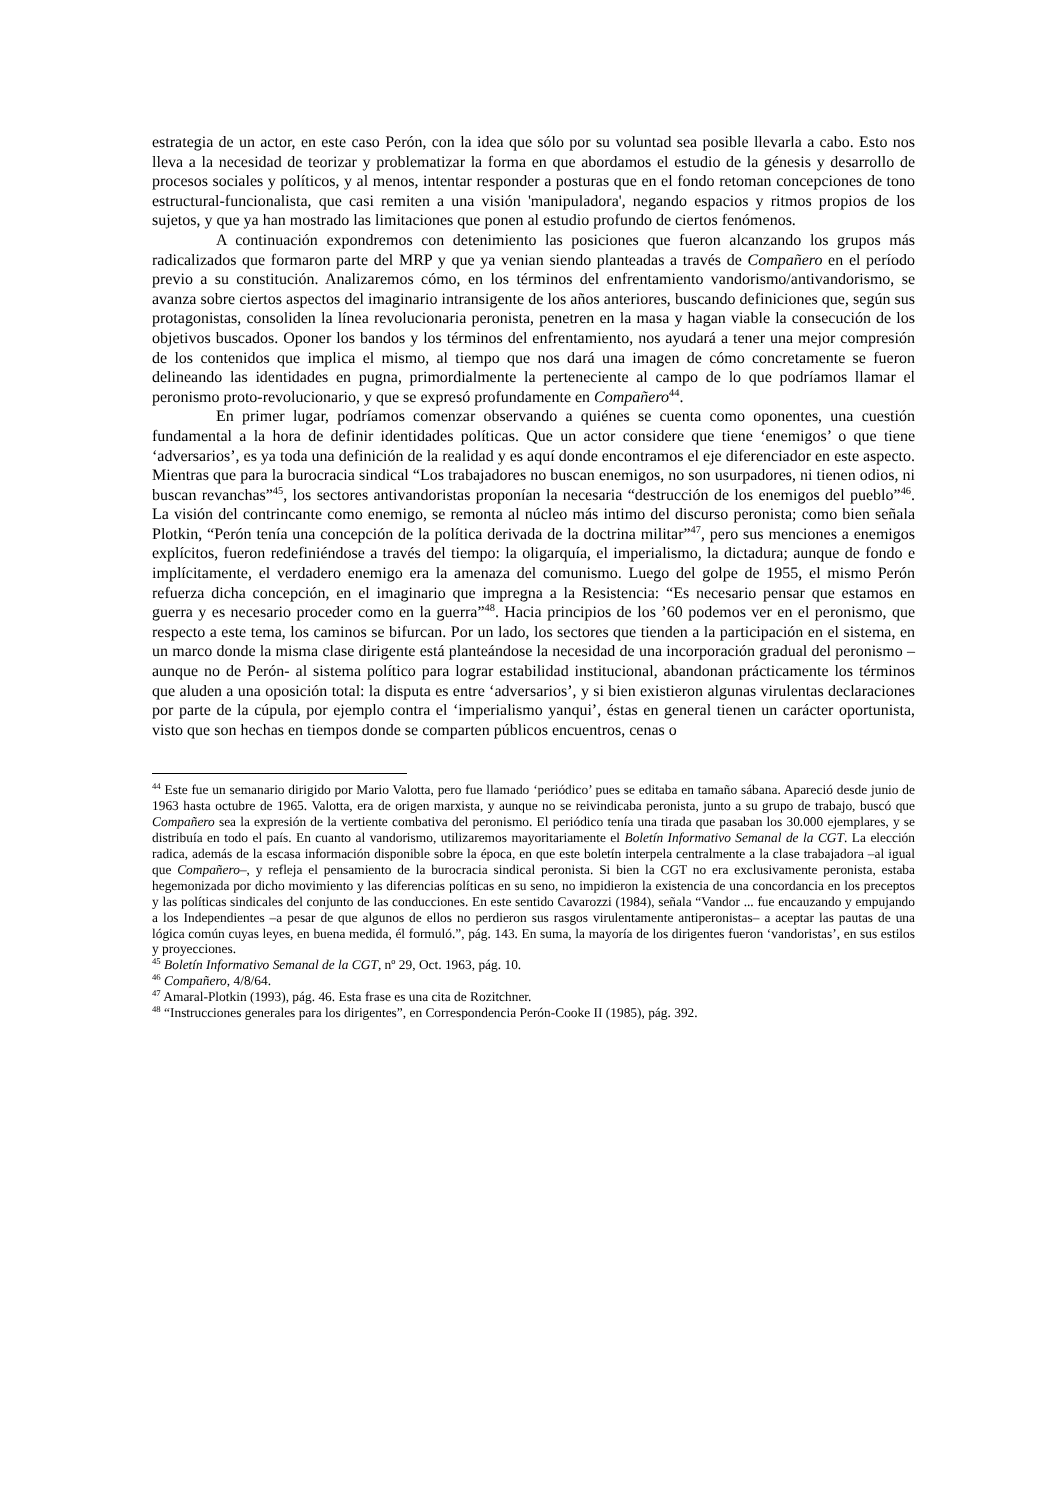estrategia de un actor, en este caso Perón, con la idea que sólo por su voluntad sea posible llevarla a cabo. Esto nos lleva a la necesidad de teorizar y problematizar la forma en que abordamos el estudio de la génesis y desarrollo de procesos sociales y políticos, y al menos, intentar responder a posturas que en el fondo retoman concepciones de tono estructural-funcionalista, que casi remiten a una visión 'manipuladora', negando espacios y ritmos propios de los sujetos, y que ya han mostrado las limitaciones que ponen al estudio profundo de ciertos fenómenos.
A continuación expondremos con detenimiento las posiciones que fueron alcanzando los grupos más radicalizados que formaron parte del MRP y que ya venian siendo planteadas a través de Compañero en el período previo a su constitución. Analizaremos cómo, en los términos del enfrentamiento vandorismo/antivandorismo, se avanza sobre ciertos aspectos del imaginario intransigente de los años anteriores, buscando definiciones que, según sus protagonistas, consoliden la línea revolucionaria peronista, penetren en la masa y hagan viable la consecución de los objetivos buscados. Oponer los bandos y los términos del enfrentamiento, nos ayudará a tener una mejor compresión de los contenidos que implica el mismo, al tiempo que nos dará una imagen de cómo concretamente se fueron delineando las identidades en pugna, primordialmente la perteneciente al campo de lo que podríamos llamar el peronismo proto-revolucionario, y que se expresó profundamente en Compañero<sup>44</sup>.
En primer lugar, podríamos comenzar observando a quiénes se cuenta como oponentes, una cuestión fundamental a la hora de definir identidades políticas. Que un actor considere que tiene ‘enemigos’ o que tiene ‘adversarios’, es ya toda una definición de la realidad y es aquí donde encontramos el eje diferenciador en este aspecto. Mientras que para la burocracia sindical “Los trabajadores no buscan enemigos, no son usurpadores, ni tienen odios, ni buscan revanchas”<sup>45</sup>, los sectores antivandoristas proponían la necesaria “destrucción de los enemigos del pueblo”<sup>46</sup>. La visión del contrincante como enemigo, se remonta al núcleo más intimo del discurso peronista; como bien señala Plotkin, “Perón tenía una concepción de la política derivada de la doctrina militar”<sup>47</sup>, pero sus menciones a enemigos explícitos, fueron redefiniéndose a través del tiempo: la oligarquía, el imperialismo, la dictadura; aunque de fondo e implícitamente, el verdadero enemigo era la amenaza del comunismo. Luego del golpe de 1955, el mismo Perón refuerza dicha concepción, en el imaginario que impregna a la Resistencia: “Es necesario pensar que estamos en guerra y es necesario proceder como en la guerra”<sup>48</sup>. Hacia principios de los ’60 podemos ver en el peronismo, que respecto a este tema, los caminos se bifurcan. Por un lado, los sectores que tienden a la participación en el sistema, en un marco donde la misma clase dirigente está planteándose la necesidad de una incorporación gradual del peronismo –aunque no de Perón- al sistema político para lograr estabilidad institucional, abandonan prácticamente los términos que aluden a una oposición total: la disputa es entre ‘adversarios’, y si bien existieron algunas virulentas declaraciones por parte de la cúpula, por ejemplo contra el ‘imperialismo yanqui’, éstas en general tienen un carácter oportunista, visto que son hechas en tiempos donde se comparten públicos encuentros, cenas o
<sup>44</sup> Este fue un semanario dirigido por Mario Valotta, pero fue llamado ‘periódico’ pues se editaba en tamaño sábana. Apareció desde junio de 1963 hasta octubre de 1965. Valotta, era de origen marxista, y aunque no se reivindicaba peronista, junto a su grupo de trabajo, buscó que Compañero sea la expresión de la vertiente combativa del peronismo. El periódico tenía una tirada que pasaban los 30.000 ejemplares, y se distribuía en todo el país. En cuanto al vandorismo, utilizaremos mayoritariamente el Boletín Informativo Semanal de la CGT. La elección radica, además de la escasa información disponible sobre la época, en que este boletín interpela centralmente a la clase trabajadora –al igual que Compañero–, y refleja el pensamiento de la burocracia sindical peronista. Si bien la CGT no era exclusivamente peronista, estaba hegemonizada por dicho movimiento y las diferencias políticas en su seno, no impidieron la existencia de una concordancia en los preceptos y las políticas sindicales del conjunto de las conducciones. En este sentido Cavarozzi (1984), señala “Vandor ... fue encauzando y empujando a los Independientes –a pesar de que algunos de ellos no perdieron sus rasgos virulentamente antiperonistas– a aceptar las pautas de una lógica común cuyas leyes, en buena medida, él formuló.”, pág. 143. En suma, la mayoría de los dirigentes fueron ‘vandoristas’, en sus estilos y proyecciones.
<sup>45</sup> Boletín Informativo Semanal de la CGT, nº 29, Oct. 1963, pág. 10.
<sup>46</sup> Compañero, 4/8/64.
<sup>47</sup> Amaral-Plotkin (1993), pág. 46. Esta frase es una cita de Rozitchner.
<sup>48</sup> “Instrucciones generales para los dirigentes”, en Correspondencia Perón-Cooke II (1985), pág. 392.